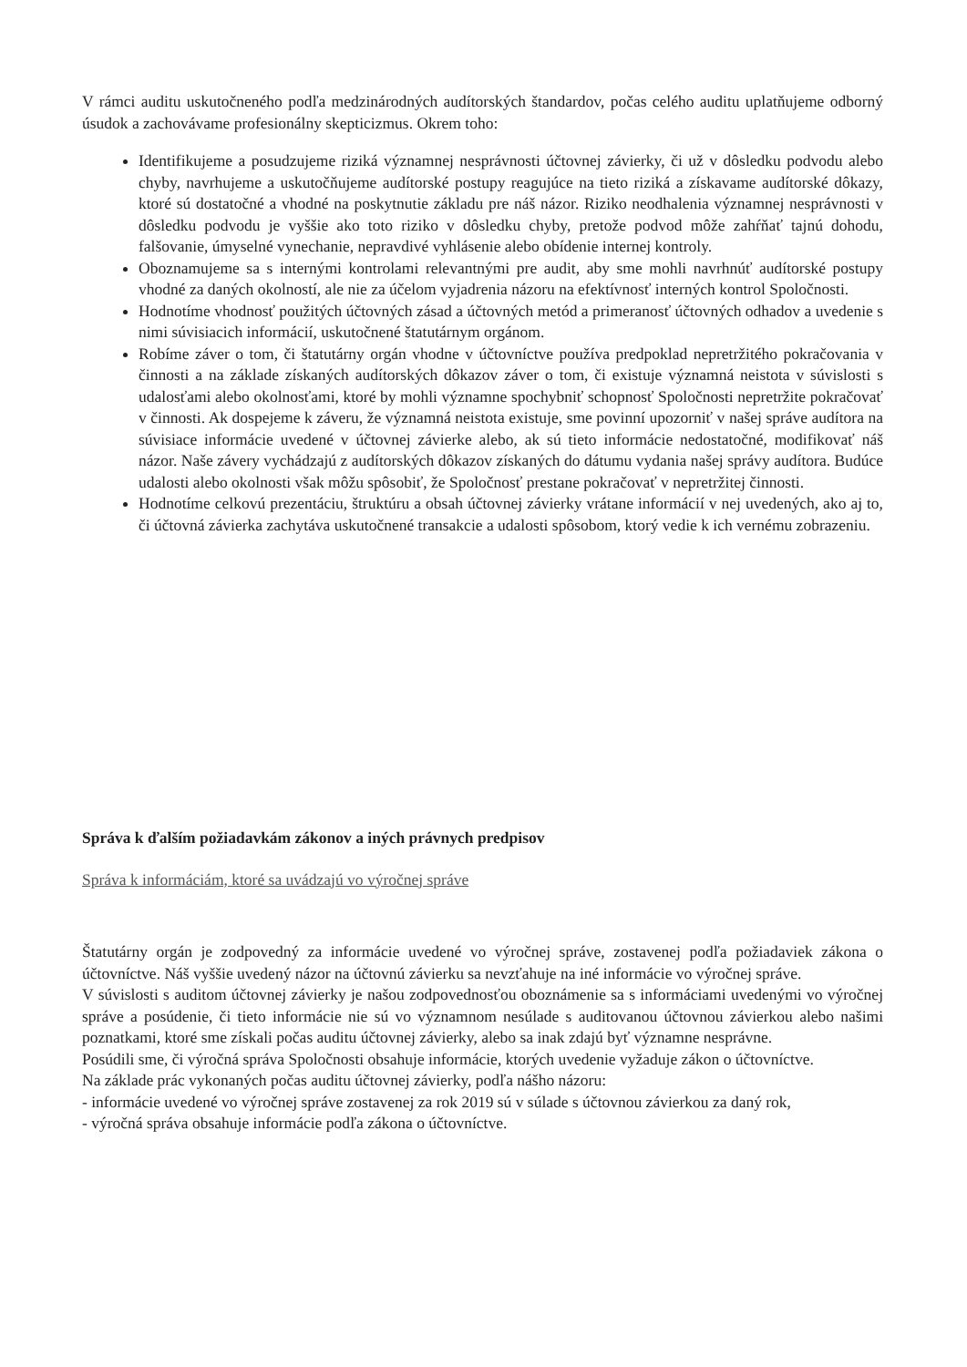V rámci auditu uskutočneného podľa medzinárodných audítorských štandardov, počas celého auditu uplatňujeme odborný úsudok a zachovávame profesionálny skepticizmus. Okrem toho:
Identifikujeme a posudzujeme riziká významnej nesprávnosti účtovnej závierky, či už v dôsledku podvodu alebo chyby, navrhujeme a uskutočňujeme audítorské postupy reagujúce na tieto riziká a získavame audítorské dôkazy, ktoré sú dostatočné a vhodné na poskytnutie základu pre náš názor. Riziko neodhalenia významnej nesprávnosti v dôsledku podvodu je vyššie ako toto riziko v dôsledku chyby, pretože podvod môže zahŕňať tajnú dohodu, falšovanie, úmyselné vynechanie, nepravdivé vyhlásenie alebo obídenie internej kontroly.
Oboznamujeme sa s internými kontrolami relevantnými pre audit, aby sme mohli navrhnúť audítorské postupy vhodné za daných okolností, ale nie za účelom vyjadrenia názoru na efektívnosť interných kontrol Spoločnosti.
Hodnotíme vhodnosť použitých účtovných zásad a účtovných metód a primeranosť účtovných odhadov a uvedenie s nimi súvisiacich informácií, uskutočnené štatutárnym orgánom.
Robíme záver o tom, či štatutárny orgán vhodne v účtovníctve používa predpoklad nepretržitého pokračovania v činnosti a na základe získaných audítorských dôkazov záver o tom, či existuje významná neistota v súvislosti s udalosťami alebo okolnosťami, ktoré by mohli významne spochybniť schopnosť Spoločnosti nepretržite pokračovať v činnosti. Ak dospejeme k záveru, že významná neistota existuje, sme povinní upozorniť v našej správe audítora na súvisiace informácie uvedené v účtovnej závierke alebo, ak sú tieto informácie nedostatočné, modifikovať náš názor. Naše závery vychádzajú z audítorských dôkazov získaných do dátumu vydania našej správy audítora. Budúce udalosti alebo okolnosti však môžu spôsobiť, že Spoločnosť prestane pokračovať v nepretržitej činnosti.
Hodnotíme celkovú prezentáciu, štruktúru a obsah účtovnej závierky vrátane informácií v nej uvedených, ako aj to, či účtovná závierka zachytáva uskutočnené transakcie a udalosti spôsobom, ktorý vedie k ich vernému zobrazeniu.
Správa k ďalším požiadavkám zákonov a iných právnych predpisov
Správa k informáciám, ktoré sa uvádzajú vo výročnej správe
Štatutárny orgán je zodpovedný za informácie uvedené vo výročnej správe, zostavenej podľa požiadaviek zákona o účtovníctve. Náš vyššie uvedený názor na účtovnú závierku sa nevzťahuje na iné informácie vo výročnej správe.
V súvislosti s auditom účtovnej závierky je našou zodpovednosťou oboznámenie sa s informáciami uvedenými vo výročnej správe a posúdenie, či tieto informácie nie sú vo významnom nesúlade s auditovanou účtovnou závierkou alebo našimi poznatkami, ktoré sme získali počas auditu účtovnej závierky, alebo sa inak zdajú byť významne nesprávne.
Posúdili sme, či výročná správa Spoločnosti obsahuje informácie, ktorých uvedenie vyžaduje zákon o účtovníctve.
Na základe prác vykonaných počas auditu účtovnej závierky, podľa nášho názoru:
- informácie uvedené vo výročnej správe zostavenej za rok 2019 sú v súlade s účtovnou závierkou za daný rok,
- výročná správa obsahuje informácie podľa zákona o účtovníctve.